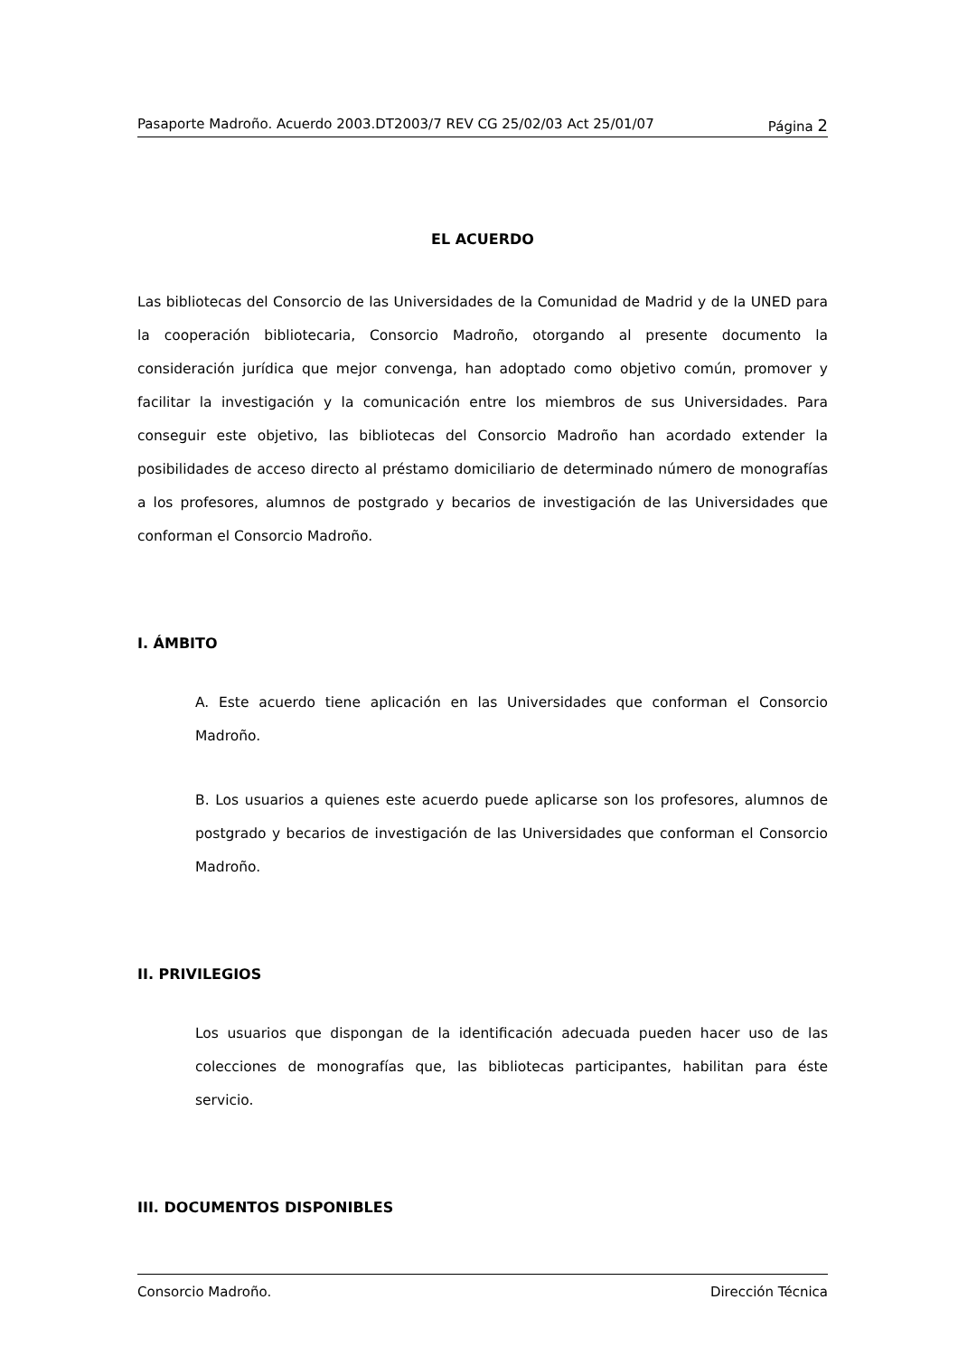Pasaporte Madroño. Acuerdo 2003.DT2003/7 REV CG 25/02/03 Act 25/01/07 Página 2
EL ACUERDO
Las bibliotecas del Consorcio de las Universidades de la Comunidad de Madrid y de la UNED para la cooperación bibliotecaria, Consorcio Madroño, otorgando al presente documento la consideración jurídica que mejor convenga, han adoptado como objetivo común, promover y facilitar la investigación y la comunicación entre los miembros de sus Universidades. Para conseguir este objetivo, las bibliotecas del Consorcio Madroño han acordado extender la posibilidades de acceso directo al préstamo domiciliario de determinado número de monografías a los profesores, alumnos de postgrado y becarios de investigación de las Universidades que conforman el Consorcio Madroño.
I. ÁMBITO
A. Este acuerdo tiene aplicación en las Universidades que conforman el Consorcio Madroño.
B. Los usuarios a quienes este acuerdo puede aplicarse son los profesores, alumnos de postgrado y becarios de investigación de las Universidades que conforman el Consorcio Madroño.
II. PRIVILEGIOS
Los usuarios que dispongan de la identificación adecuada pueden hacer uso de las colecciones de monografías que, las bibliotecas participantes, habilitan para éste servicio.
III. DOCUMENTOS DISPONIBLES
Consorcio Madroño. Dirección Técnica